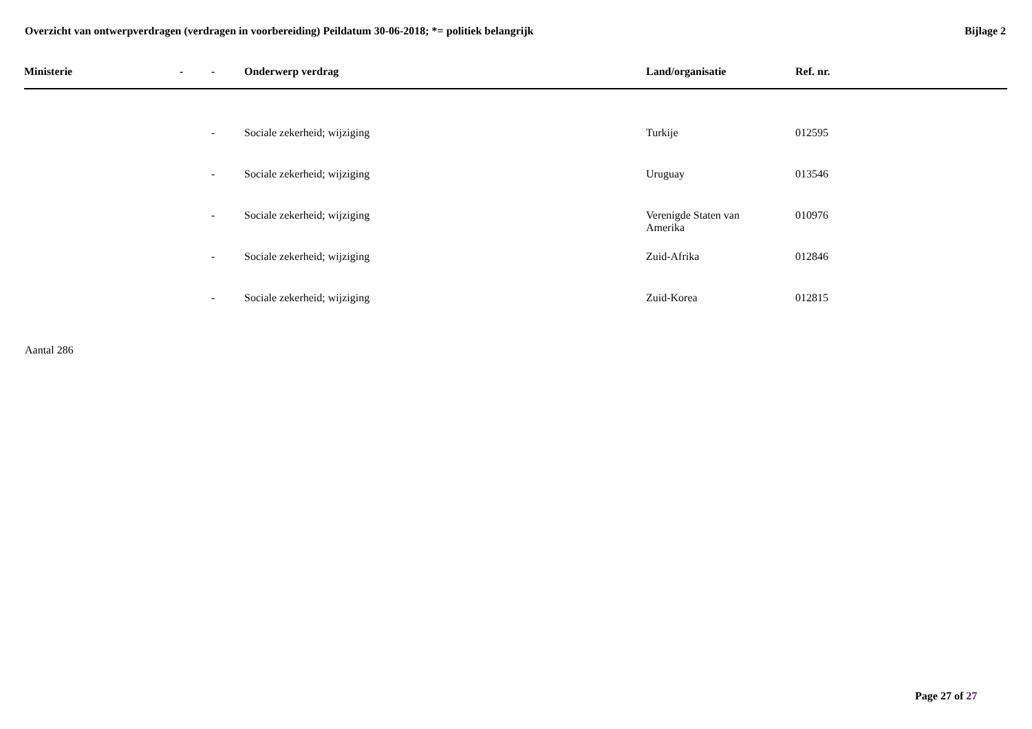Overzicht van ontwerpverdragen (verdragen in voorbereiding) Peildatum 30-06-2018; *= politiek belangrijk
Bijlage 2
| Ministerie | - | - | Onderwerp verdrag | Land/organisatie | Ref. nr. |
| --- | --- | --- | --- | --- | --- |
| | | - | Sociale zekerheid; wijziging | Turkije | 012595 |
| | | - | Sociale zekerheid; wijziging | Uruguay | 013546 |
| | | - | Sociale zekerheid; wijziging | Verenigde Staten van Amerika | 010976 |
| | | - | Sociale zekerheid; wijziging | Zuid-Afrika | 012846 |
| | | - | Sociale zekerheid; wijziging | Zuid-Korea | 012815 |
Aantal 286
Page 27 of 27